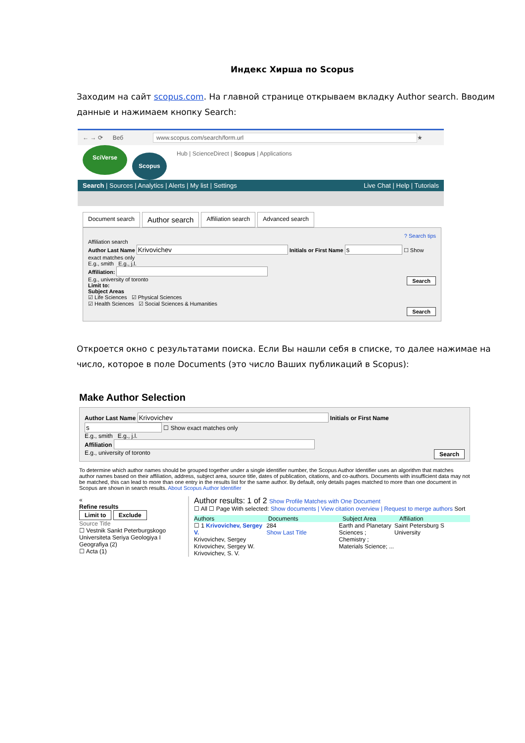Индекс Хирша по Scopus
Заходим на сайт scopus.com. На главной странице открываем вкладку Author search. Вводим данные и нажимаем кнопку Search:
← → ⟳ Веб www.scopus.com/search/form.url ★
SciVerse
Scopus
Hub | ScienceDirect | Scopus | Applications
Search | Sources | Analytics | Alerts | My list | Settings Live Chat | Help | Tutorials
Document search Author search Affiliation search Advanced search
? Search tips
Affiliation search
Author Last Name Initials or First Name ☐ Show exact matches only
E.g., smith E.g., j.l.
Affiliation:
E.g., university of toronto Search
Limit to:
Subject Areas
☑ Life Sciences ☑ Physical Sciences
☑ Health Sciences ☑ Social Sciences & Humanities
Search
Откроется окно с результатами поиска. Если Вы нашли себя в списке, то далее нажимае на число, которое в поле Documents (это число Ваших публикаций в Scopus):
Make Author Selection
Author Last Name Initials or First Name ☐ Show exact matches only
E.g., smith E.g., j.l.
Affiliation
E.g., university of toronto Search
To determine which author names should be grouped together under a single identifier number, the Scopus Author Identifier uses an algorithm that matches author names based on their affiliation, address, subject area, source title, dates of publication, citations, and co-authors. Documents with insufficient data may not be matched, this can lead to more than one entry in the results list for the same author. By default, only details pages matched to more than one document in Scopus are shown in search results. About Scopus Author Identifier
«
Refine results
Limit to Exclude
Source Title
☐ Vestnik Sankt Peterburgskogo Universiteta Seriya Geologiya I Geografiya (2)
☐ Acta (1)
Author results: 1 of 2 Show Profile Matches with One Document
☐ All ☐ Page With selected: Show documents | View citation overview | Request to merge authors Sort
Authors Documents Subject Area Affiliation
☐ 1 Krivovichev, Sergey V.
Krivovichev, Sergey
Krivovichev, Sergey W.
Krivovichev, S. V. 284
Show Last Title Earth and Planetary Sciences ; Chemistry ; Materials Science; ... Saint Petersburg S University